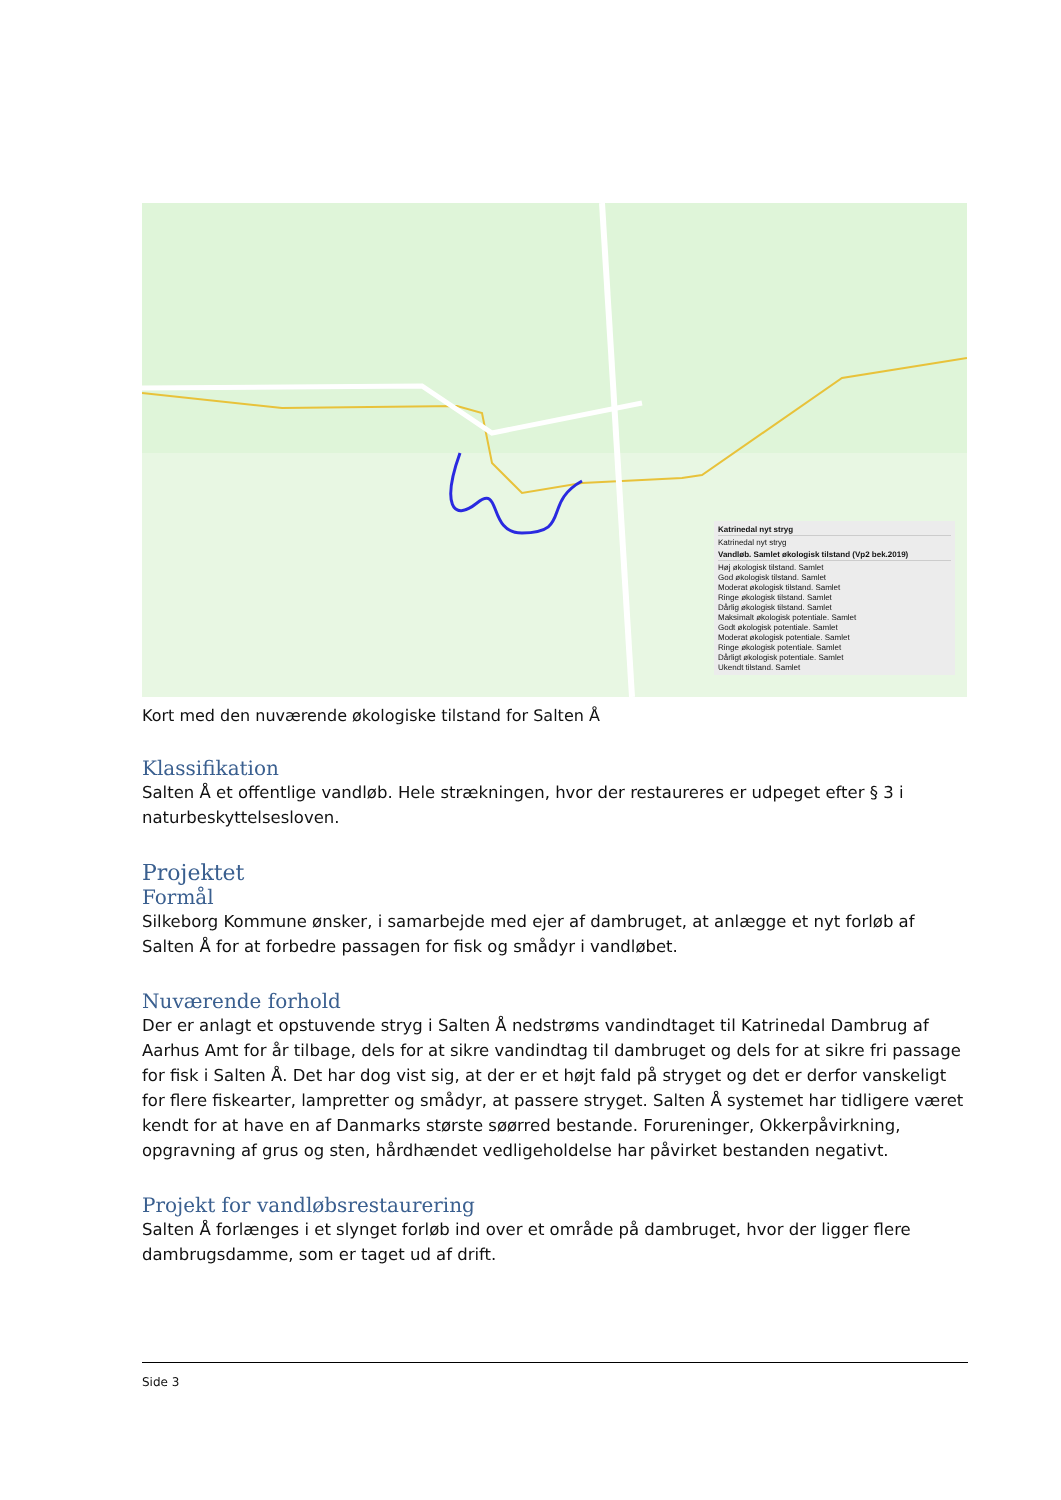Katrinedal nyt stryg
Katrinedal nyt stryg
Vandløb. Samlet økologisk tilstand (Vp2 bek.2019)
Høj økologisk tilstand. Samlet
God økologisk tilstand. Samlet
Moderat økologisk tilstand. Samlet
Ringe økologisk tilstand. Samlet
Dårlig økologisk tilstand. Samlet
Maksimalt økologisk potentiale. Samlet
Godt økologisk potentiale. Samlet
Moderat økologisk potentiale. Samlet
Ringe økologisk potentiale. Samlet
Dårligt økologisk potentiale. Samlet
Ukendt tilstand. Samlet
Kort med den nuværende økologiske tilstand for Salten Å
Klassifikation
Salten Å et offentlige vandløb. Hele strækningen, hvor der restaureres er udpeget efter § 3 i naturbeskyttelsesloven.
Projektet
Formål
Silkeborg Kommune ønsker, i samarbejde med ejer af dambruget, at anlægge et nyt forløb af Salten Å for at forbedre passagen for fisk og smådyr i vandløbet.
Nuværende forhold
Der er anlagt et opstuvende stryg i Salten Å nedstrøms vandindtaget til Katrinedal Dambrug af Aarhus Amt for år tilbage, dels for at sikre vandindtag til dambruget og dels for at sikre fri passage for fisk i Salten Å. Det har dog vist sig, at der er et højt fald på stryget og det er derfor vanskeligt for flere fiskearter, lampretter og smådyr, at passere stryget. Salten Å systemet har tidligere været kendt for at have en af Danmarks største søørred bestande. Forureninger, Okkerpåvirkning, opgravning af grus og sten, hårdhændet vedligeholdelse har påvirket bestanden negativt.
Projekt for vandløbsrestaurering
Salten Å forlænges i et slynget forløb ind over et område på dambruget, hvor der ligger flere dambrugsdamme, som er taget ud af drift.
Side 3